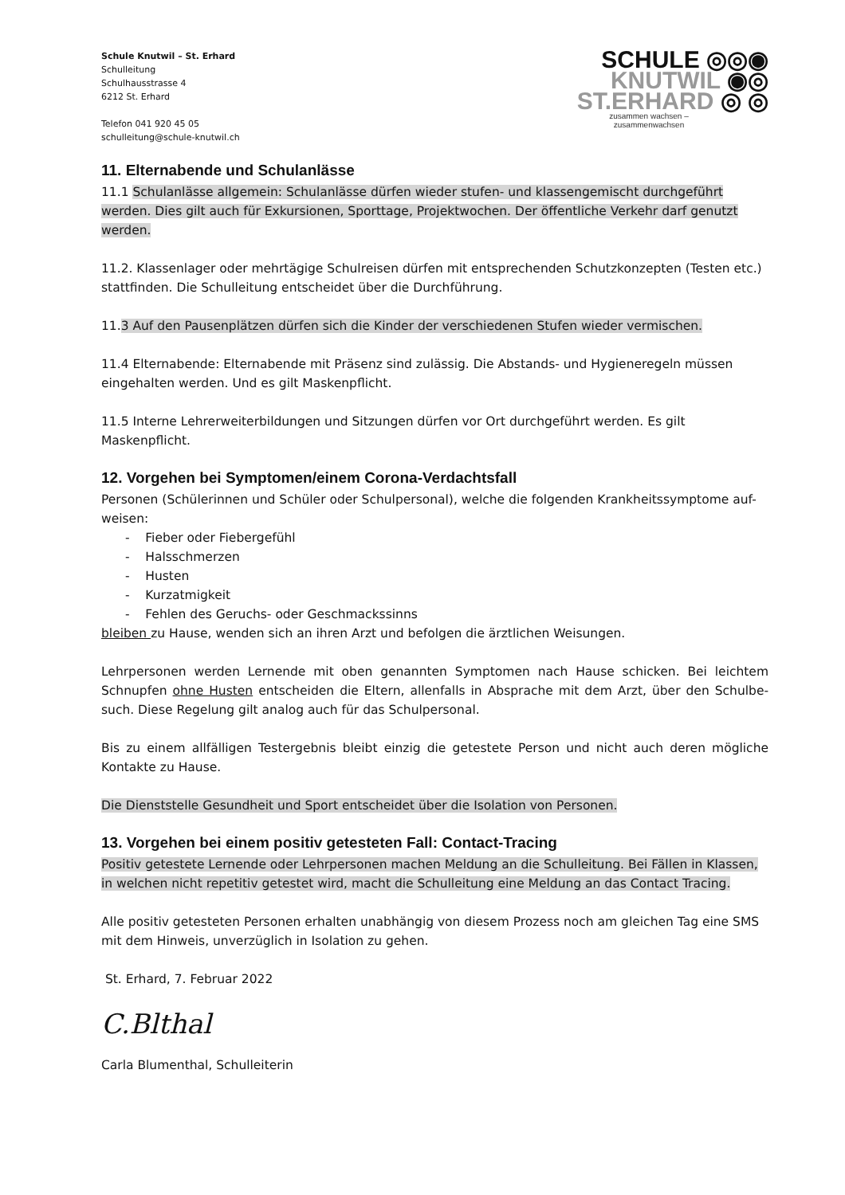Schule Knutwil – St. Erhard
Schulleitung
Schulhausstrasse 4
6212 St. Erhard
Telefon 041 920 45 05
schulleitung@schule-knutwil.ch
SCHULE ◎◎◉
KNUTWIL ◉◎
ST.ERHARD ◎ ◎
zusammen wachsen –
zusammenwachsen
11. Elternabende und Schulanlässe
11.1 Schulanlässe allgemein: Schulanlässe dürfen wieder stufen- und klassengemischt durchgeführt werden. Dies gilt auch für Exkursionen, Sporttage, Projektwochen. Der öffentliche Verkehr darf genutzt werden.
11.2. Klassenlager oder mehrtägige Schulreisen dürfen mit entsprechenden Schutzkonzepten (Testen etc.) stattfinden. Die Schulleitung entscheidet über die Durchführung.
11.3 Auf den Pausenplätzen dürfen sich die Kinder der verschiedenen Stufen wieder vermischen.
11.4 Elternabende: Elternabende mit Präsenz sind zulässig. Die Abstands- und Hygieneregeln müssen eingehalten werden. Und es gilt Maskenpflicht.
11.5 Interne Lehrerweiterbildungen und Sitzungen dürfen vor Ort durchgeführt werden. Es gilt Maskenpflicht.
12. Vorgehen bei Symptomen/einem Corona-Verdachtsfall
Personen (Schülerinnen und Schüler oder Schulpersonal), welche die folgenden Krankheitssymptome auf-weisen:
- Fieber oder Fiebergefühl
- Halsschmerzen
- Husten
- Kurzatmigkeit
- Fehlen des Geruchs- oder Geschmackssinns
bleiben zu Hause, wenden sich an ihren Arzt und befolgen die ärztlichen Weisungen.
Lehrpersonen werden Lernende mit oben genannten Symptomen nach Hause schicken. Bei leichtem Schnupfen ohne Husten entscheiden die Eltern, allenfalls in Absprache mit dem Arzt, über den Schulbe-such. Diese Regelung gilt analog auch für das Schulpersonal.
Bis zu einem allfälligen Testergebnis bleibt einzig die getestete Person und nicht auch deren mögliche Kontakte zu Hause.
Die Dienststelle Gesundheit und Sport entscheidet über die Isolation von Personen.
13. Vorgehen bei einem positiv getesteten Fall: Contact-Tracing
Positiv getestete Lernende oder Lehrpersonen machen Meldung an die Schulleitung. Bei Fällen in Klassen, in welchen nicht repetitiv getestet wird, macht die Schulleitung eine Meldung an das Contact Tracing.
Alle positiv getesteten Personen erhalten unabhängig von diesem Prozess noch am gleichen Tag eine SMS mit dem Hinweis, unverzüglich in Isolation zu gehen.
St. Erhard, 7. Februar 2022
C.Blthal
Carla Blumenthal, Schulleiterin